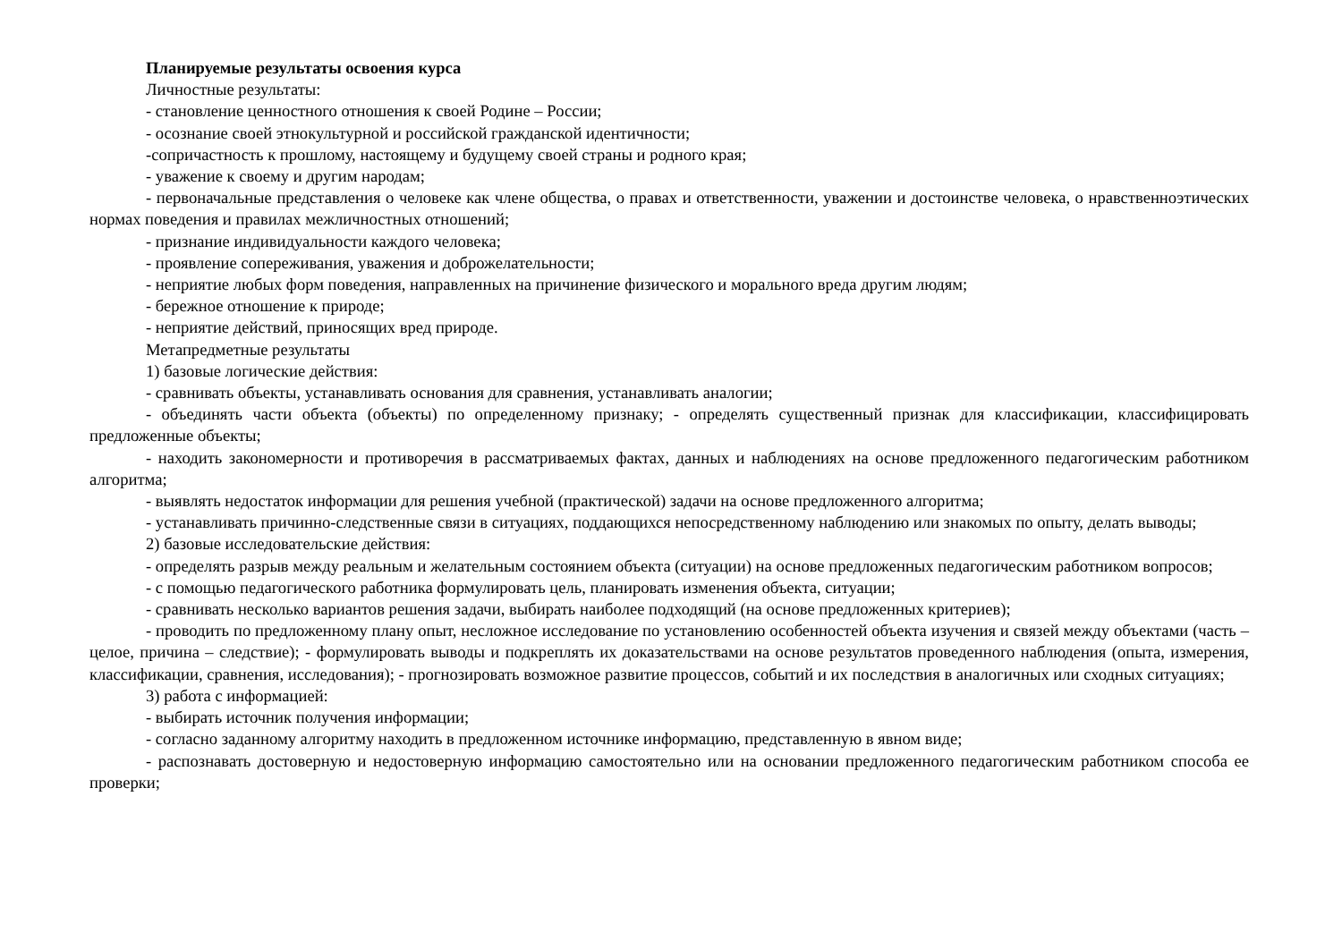Планируемые результаты освоения курса
Личностные результаты:
- становление ценностного отношения к своей Родине – России;
- осознание своей этнокультурной и российской гражданской идентичности;
-сопричастность к прошлому, настоящему и будущему своей страны и родного края;
- уважение к своему и другим народам;
- первоначальные представления о человеке как члене общества, о правах и ответственности, уважении и достоинстве человека, о нравственноэтических нормах поведения и правилах межличностных отношений;
- признание индивидуальности каждого человека;
- проявление сопереживания, уважения и доброжелательности;
- неприятие любых форм поведения, направленных на причинение физического и морального вреда другим людям;
- бережное отношение к природе;
- неприятие действий, приносящих вред природе.
Метапредметные результаты
1) базовые логические действия:
- сравнивать объекты, устанавливать основания для сравнения, устанавливать аналогии;
- объединять части объекта (объекты) по определенному признаку; - определять существенный признак для классификации, классифицировать предложенные объекты;
- находить закономерности и противоречия в рассматриваемых фактах, данных и наблюдениях на основе предложенного педагогическим работником алгоритма;
- выявлять недостаток информации для решения учебной (практической) задачи на основе предложенного алгоритма;
- устанавливать причинно-следственные связи в ситуациях, поддающихся непосредственному наблюдению или знакомых по опыту, делать выводы;
2) базовые исследовательские действия:
- определять разрыв между реальным и желательным состоянием объекта (ситуации) на основе предложенных педагогическим работником вопросов;
- с помощью педагогического работника формулировать цель, планировать изменения объекта, ситуации;
- сравнивать несколько вариантов решения задачи, выбирать наиболее подходящий (на основе предложенных критериев);
- проводить по предложенному плану опыт, несложное исследование по установлению особенностей объекта изучения и связей между объектами (часть – целое, причина – следствие); - формулировать выводы и подкреплять их доказательствами на основе результатов проведенного наблюдения (опыта, измерения, классификации, сравнения, исследования); - прогнозировать возможное развитие процессов, событий и их последствия в аналогичных или сходных ситуациях;
3) работа с информацией:
- выбирать источник получения информации;
- согласно заданному алгоритму находить в предложенном источнике информацию, представленную в явном виде;
- распознавать достоверную и недостоверную информацию самостоятельно или на основании предложенного педагогическим работником способа ее проверки;